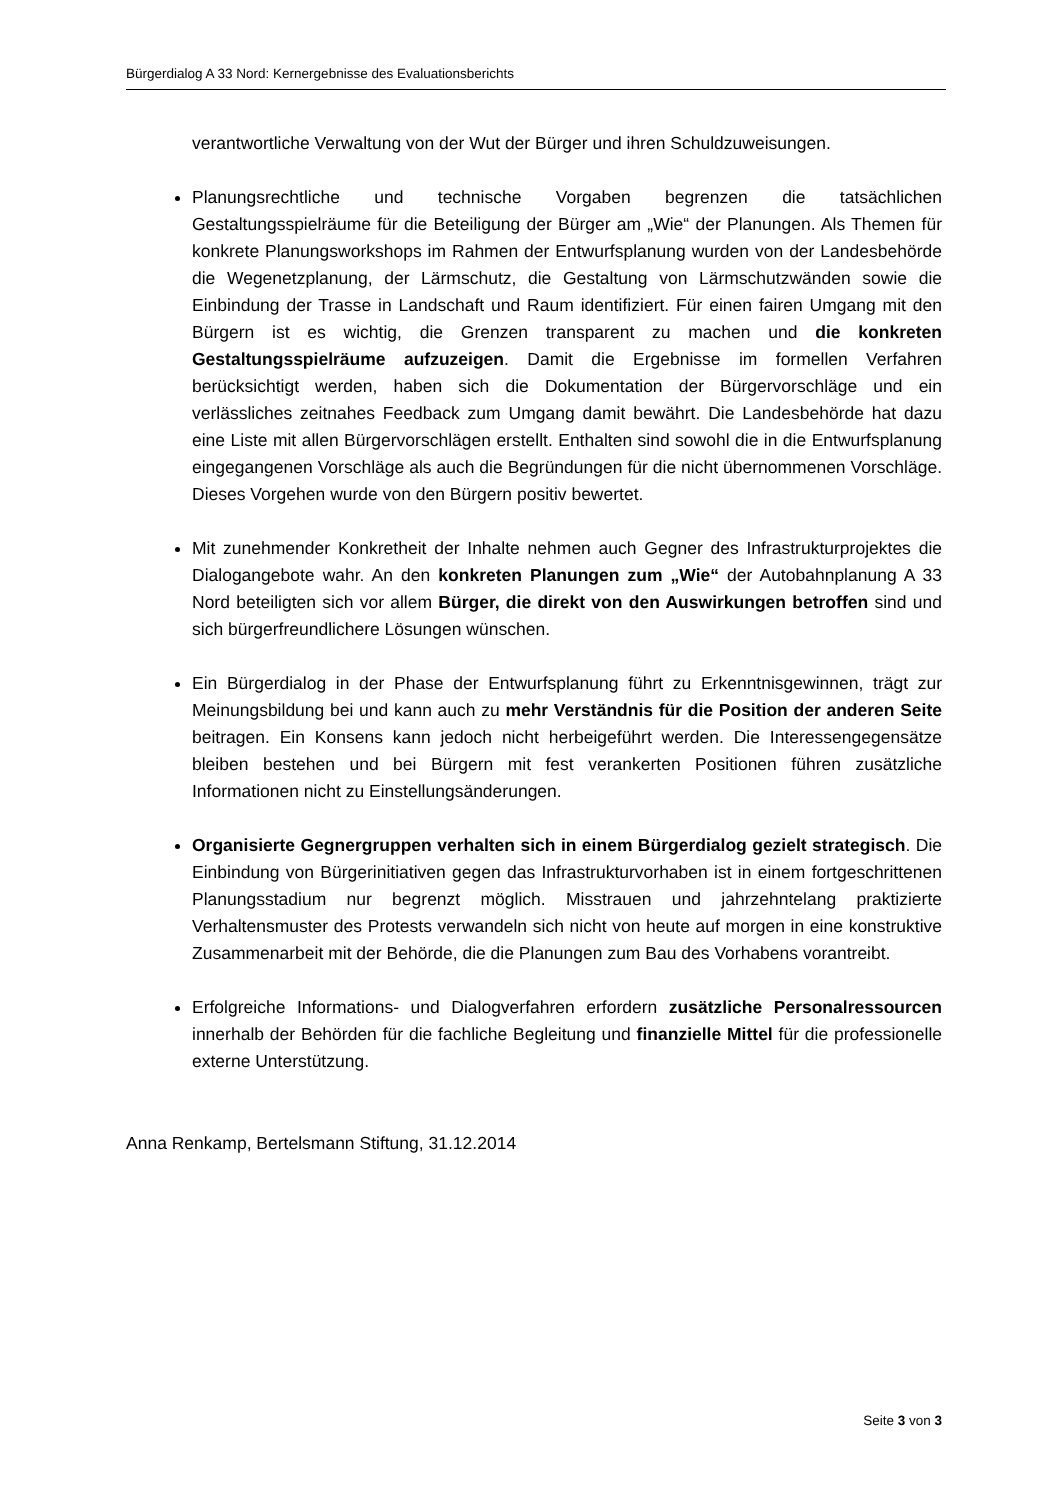Bürgerdialog A 33 Nord: Kernergebnisse des Evaluationsberichts
verantwortliche Verwaltung von der Wut der Bürger und ihren Schuldzuweisungen.
Planungsrechtliche und technische Vorgaben begrenzen die tatsächlichen Gestaltungsspielräume für die Beteiligung der Bürger am „Wie“ der Planungen. Als Themen für konkrete Planungsworkshops im Rahmen der Entwurfsplanung wurden von der Landesbehörde die Wegenetzplanung, der Lärmschutz, die Gestaltung von Lärmschutzwänden sowie die Einbindung der Trasse in Landschaft und Raum identifiziert. Für einen fairen Umgang mit den Bürgern ist es wichtig, die Grenzen transparent zu machen und die konkreten Gestaltungsspielräume aufzuzeigen. Damit die Ergebnisse im formellen Verfahren berücksichtigt werden, haben sich die Dokumentation der Bürgervorschläge und ein verlässliches zeitnahes Feedback zum Umgang damit bewährt. Die Landesbehörde hat dazu eine Liste mit allen Bürgervorschlägen erstellt. Enthalten sind sowohl die in die Entwurfsplanung eingegangenen Vorschläge als auch die Begründungen für die nicht übernommenen Vorschläge. Dieses Vorgehen wurde von den Bürgern positiv bewertet.
Mit zunehmender Konkretheit der Inhalte nehmen auch Gegner des Infrastrukturprojektes die Dialogangebote wahr. An den konkreten Planungen zum „Wie“ der Autobahnplanung A 33 Nord beteiligten sich vor allem Bürger, die direkt von den Auswirkungen betroffen sind und sich bürgerfreundlichere Lösungen wünschen.
Ein Bürgerdialog in der Phase der Entwurfsplanung führt zu Erkenntnisgewinnen, trägt zur Meinungsbildung bei und kann auch zu mehr Verständnis für die Position der anderen Seite beitragen. Ein Konsens kann jedoch nicht herbeigeführt werden. Die Interessengegensätze bleiben bestehen und bei Bürgern mit fest verankerten Positionen führen zusätzliche Informationen nicht zu Einstellungsänderungen.
Organisierte Gegnergruppen verhalten sich in einem Bürgerdialog gezielt strategisch. Die Einbindung von Bürgerinitiativen gegen das Infrastrukturvorhaben ist in einem fortgeschrittenen Planungsstadium nur begrenzt möglich. Misstrauen und jahrzehntelang praktizierte Verhaltensmuster des Protests verwandeln sich nicht von heute auf morgen in eine konstruktive Zusammenarbeit mit der Behörde, die die Planungen zum Bau des Vorhabens vorantreibt.
Erfolgreiche Informations- und Dialogverfahren erfordern zusätzliche Personalressourcen innerhalb der Behörden für die fachliche Begleitung und finanzielle Mittel für die professionelle externe Unterstützung.
Anna Renkamp, Bertelsmann Stiftung, 31.12.2014
Seite 3 von 3